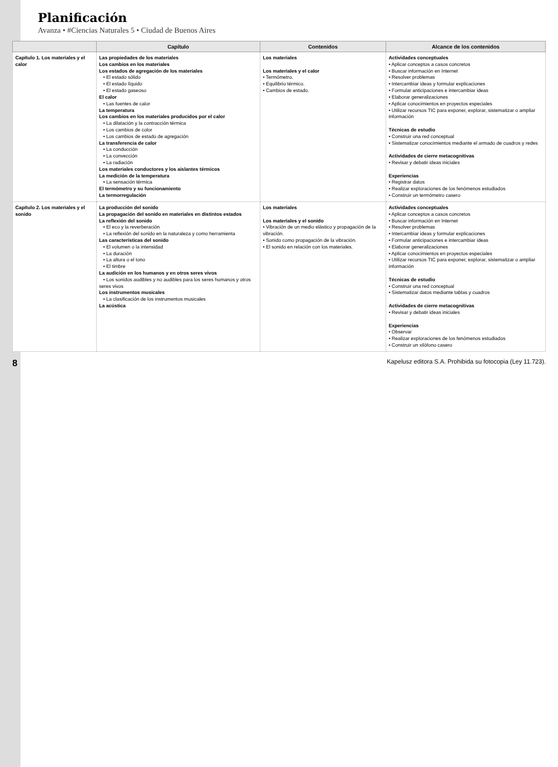Planificación
Avanza • #Ciencias Naturales 5 • Ciudad de Buenos Aires
| | Capítulo | Contenidos | Alcance de los contenidos |
| --- | --- | --- | --- |
| Capítulo 1. Los materiales y el calor | Las propiedades de los materiales Los cambios en los materiales Los estados de agregación de los materiales • El estado sólido • El estado líquido • El estado gaseoso El calor • Las fuentes de calor La temperatura Los cambios en los materiales producidos por el calor • La dilatación y la contracción térmica • Los cambios de color • Los cambios de estado de agregación La transferencia de calor • La conducción • La convección • La radiación Los materiales conductores y los aislantes térmicos La medición de la temperatura • La sensación térmica El termómetro y su funcionamiento La termorregulación | Los materiales Los materiales y el calor • Termómetro. • Equilibrio térmico. • Cambios de estado. | Actividades conceptuales • Aplicar conceptos a casos concretos • Buscar información en Internet • Resolver problemas • Intercambiar ideas y formular explicaciones • Formular anticipaciones e intercambiar ideas • Elaborar generalizaciones • Aplicar conocimientos en proyectos especiales • Utilizar recursos TIC para exponer, explorar, sistematizar o ampliar información Técnicas de estudio • Construir una red conceptual • Sistematizar conocimientos mediante el armado de cuadros y redes Actividades de cierre metacognitivas • Revisar y debatir ideas iniciales Experiencias • Registrar datos • Realizar exploraciones de los fenómenos estudiados • Construir un termómetro casero |
| Capítulo 2. Los materiales y el sonido | La producción del sonido La propagación del sonido en materiales en distintos estados La reflexión del sonido • El eco y la reverberación • La reflexión del sonido en la naturaleza y como herramienta Las características del sonido • El volumen o la intensidad • La duración • La altura o el tono • El timbre La audición en los humanos y en otros seres vivos • Los sonidos audibles y no audibles para los seres humanos y otros seres vivos Los instrumentos musicales • La clasificación de los instrumentos musicales La acústica | Los materiales Los materiales y el sonido • Vibración de un medio elástico y propagación de la vibración. • Sonido como propagación de la vibración. • El sonido en relación con los materiales. | Actividades conceptuales • Aplicar conceptos a casos concretos • Buscar información en Internet • Resolver problemas • Intercambiar ideas y formular explicaciones • Formular anticipaciones e intercambiar ideas • Elaborar generalizaciones • Aplicar conocimientos en proyectos especiales • Utilizar recursos TIC para exponer, explorar, sistematizar o ampliar información Técnicas de estudio • Construir una red conceptual • Sistematizar datos mediante tablas y cuadros Actividades de cierre metacognitivas • Revisar y debatir ideas iniciales Experiencias • Observar • Realizar exploraciones de los fenómenos estudiados • Construir un xilófono casero |
8 Kapelusz editora S.A. Prohibida su fotocopia (Ley 11.723).